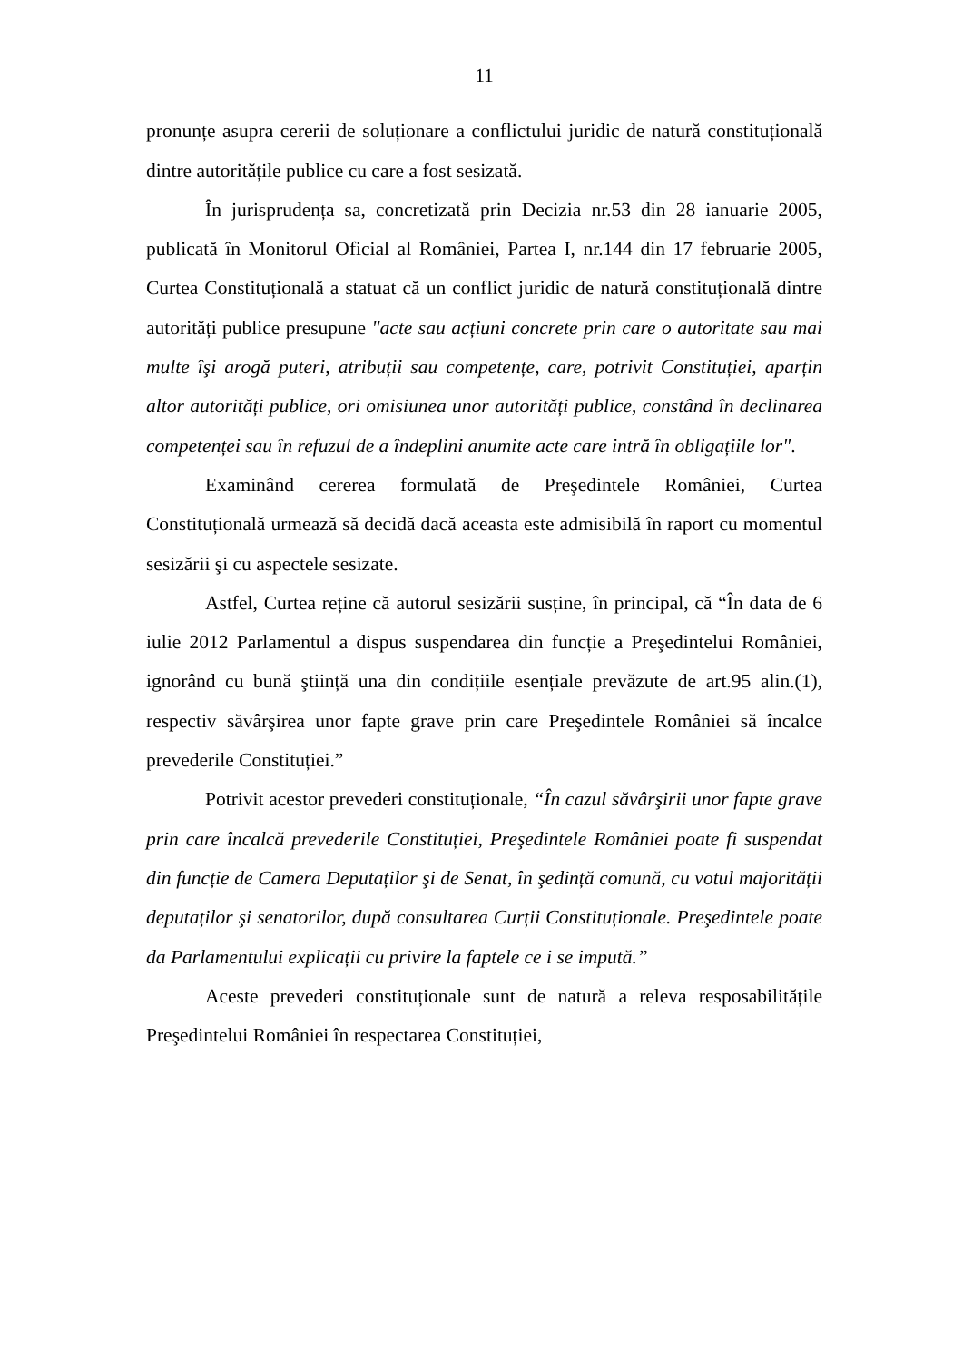11
pronunțe asupra cererii de soluționare a conflictului juridic de natură constituțională dintre autoritățile publice cu care a fost sesizată.
În jurisprudența sa, concretizată prin Decizia nr.53 din 28 ianuarie 2005, publicată în Monitorul Oficial al României, Partea I, nr.144 din 17 februarie 2005, Curtea Constituțională a statuat că un conflict juridic de natură constituțională dintre autorități publice presupune "acte sau acțiuni concrete prin care o autoritate sau mai multe îşi arogă puteri, atribuții sau competențe, care, potrivit Constituției, aparțin altor autorități publice, ori omisiunea unor autorități publice, constând în declinarea competenței sau în refuzul de a îndeplini anumite acte care intră în obligațiile lor".
Examinând cererea formulată de Preşedintele României, Curtea Constituțională urmează să decidă dacă aceasta este admisibilă în raport cu momentul sesizării şi cu aspectele sesizate.
Astfel, Curtea reține că autorul sesizării susține, în principal, că “În data de 6 iulie 2012 Parlamentul a dispus suspendarea din funcție a Preşedintelui României, ignorând cu bună ştiință una din condițiile esențiale prevăzute de art.95 alin.(1), respectiv săvârşirea unor fapte grave prin care Preşedintele României să încalce prevederile Constituției.”
Potrivit acestor prevederi constituționale, “În cazul săvârşirii unor fapte grave prin care încalcă prevederile Constituției, Preşedintele României poate fi suspendat din funcție de Camera Deputaților şi de Senat, în şedință comună, cu votul majorității deputaților şi senatorilor, după consultarea Curții Constituționale. Preşedintele poate da Parlamentului explicații cu privire la faptele ce i se impută.”
Aceste prevederi constituționale sunt de natură a releva resposabilitățile Preşedintelui României în respectarea Constituției,